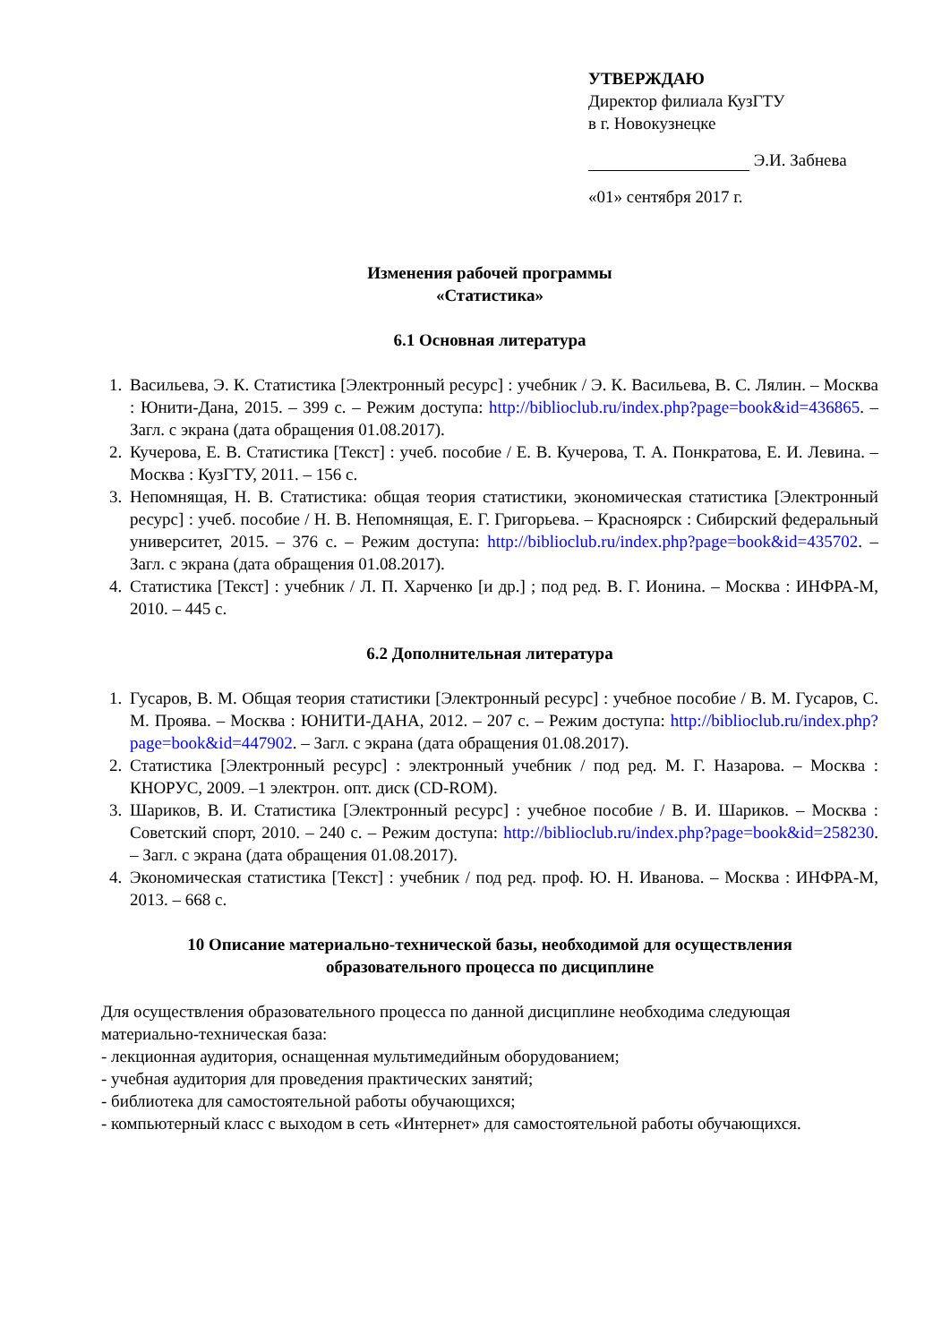УТВЕРЖДАЮ
Директор филиала КузГТУ
в г. Новокузнецке
Э.И. Забнева
«01» сентября 2017 г.
Изменения рабочей программы
«Статистика»
6.1 Основная литература
1. Васильева, Э. К. Статистика [Электронный ресурс] : учебник / Э. К. Васильева, В. С. Лялин. – Москва : Юнити-Дана, 2015. – 399 с. – Режим доступа: http://biblioclub.ru/index.php?page=book&id=436865. – Загл. с экрана (дата обращения 01.08.2017).
2. Кучерова, Е. В. Статистика [Текст] : учеб. пособие / Е. В. Кучерова, Т. А. Понкратова, Е. И. Левина. – Москва : КузГТУ, 2011. – 156 с.
3. Непомнящая, Н. В. Статистика: общая теория статистики, экономическая статистика [Электронный ресурс] : учеб. пособие / Н. В. Непомнящая, Е. Г. Григорьева. – Красноярск : Сибирский федеральный университет, 2015. – 376 с. – Режим доступа: http://biblioclub.ru/index.php?page=book&id=435702. – Загл. с экрана (дата обращения 01.08.2017).
4. Статистика [Текст] : учебник / Л. П. Харченко [и др.] ; под ред. В. Г. Ионина. – Москва : ИНФРА-М, 2010. – 445 с.
6.2 Дополнительная литература
1. Гусаров, В. М. Общая теория статистики [Электронный ресурс] : учебное пособие / В. М. Гусаров, С. М. Проява. – Москва : ЮНИТИ-ДАНА, 2012. – 207 с. – Режим доступа: http://biblioclub.ru/index.php?page=book&id=447902. – Загл. с экрана (дата обращения 01.08.2017).
2. Статистика [Электронный ресурс] : электронный учебник / под ред. М. Г. Назарова. – Москва : КНОРУС, 2009. –1 электрон. опт. диск (CD-ROM).
3. Шариков, В. И. Статистика [Электронный ресурс] : учебное пособие / В. И. Шариков. – Москва : Советский спорт, 2010. – 240 с. – Режим доступа: http://biblioclub.ru/index.php?page=book&id=258230. – Загл. с экрана (дата обращения 01.08.2017).
4. Экономическая статистика [Текст] : учебник / под ред. проф. Ю. Н. Иванова. – Москва : ИНФРА-М, 2013. – 668 с.
10 Описание материально-технической базы, необходимой для осуществления
образовательного процесса по дисциплине
Для осуществления образовательного процесса по данной дисциплине необходима следующая материально-техническая база:
- лекционная аудитория, оснащенная мультимедийным оборудованием;
- учебная аудитория для проведения практических занятий;
- библиотека для самостоятельной работы обучающихся;
- компьютерный класс с выходом в сеть «Интернет» для самостоятельной работы обучающихся.